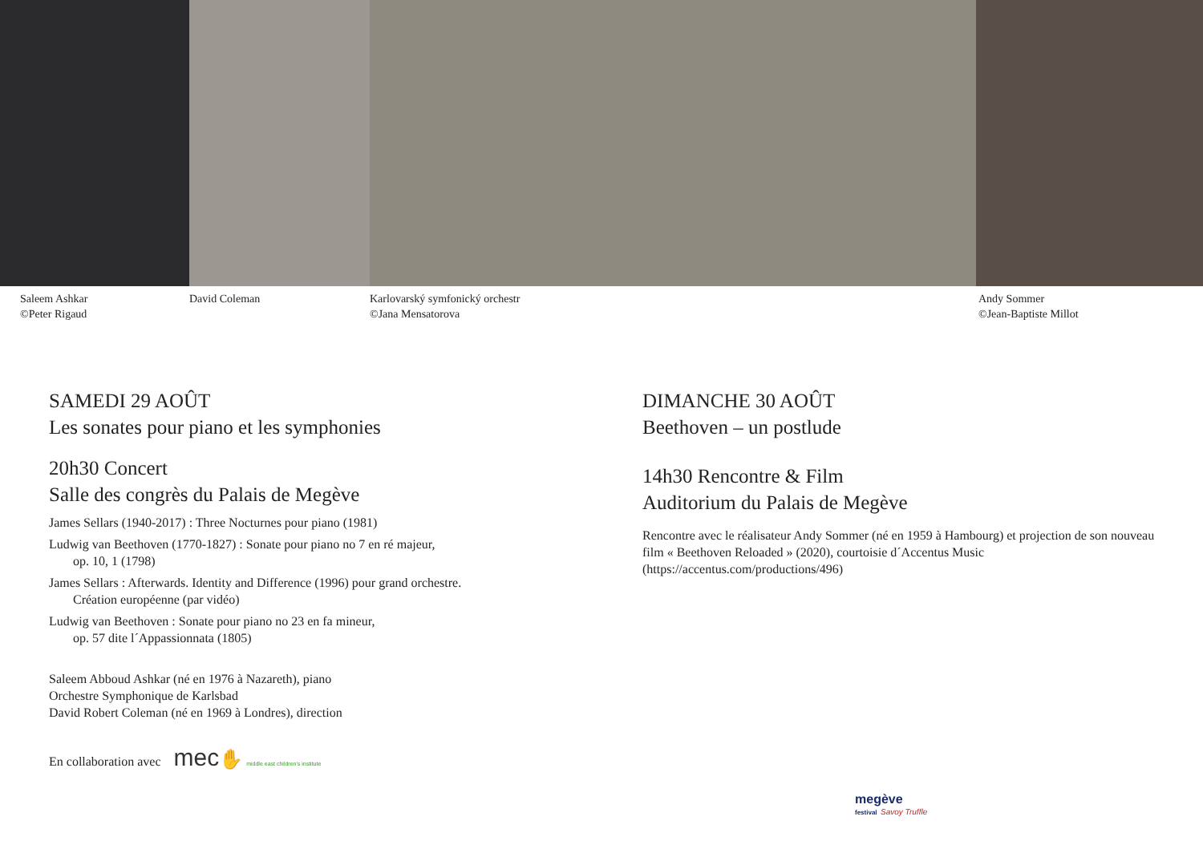Saleem Ashkar
©Peter Rigaud
David Coleman Karlovarský symfonický orchestr
©Jana Mensatorova
Andy Sommer
©Jean-Baptiste Millot
SAMEDI 29 AOÛT
Les sonates pour piano et les symphonies
20h30 Concert
Salle des congrès du Palais de Megève
James Sellars (1940-2017) : Three Nocturnes pour piano (1981)
Ludwig van Beethoven (1770-1827) : Sonate pour piano no 7 en ré majeur,
op. 10, 1 (1798)
James Sellars : Afterwards. Identity and Difference (1996) pour grand orchestre.
Création européenne (par vidéo)
Ludwig van Beethoven : Sonate pour piano no 23 en fa mineur,
op. 57 dite l´Appassionnata (1805)
Saleem Abboud Ashkar (né en 1976 à Nazareth), piano
Orchestre Symphonique de Karlsbad
David Robert Coleman (né en 1969 à Londres), direction
En collaboration avec mec✋ middle east children's institute
DIMANCHE 30 AOÛT
Beethoven – un postlude
14h30 Rencontre & Film
Auditorium du Palais de Megève
Rencontre avec le réalisateur Andy Sommer (né en 1959 à Hambourg) et projection de son nouveau film « Beethoven Reloaded » (2020), courtoisie d´Accentus Music (https://accentus.com/productions/496)
megève
festival Savoy Truffle